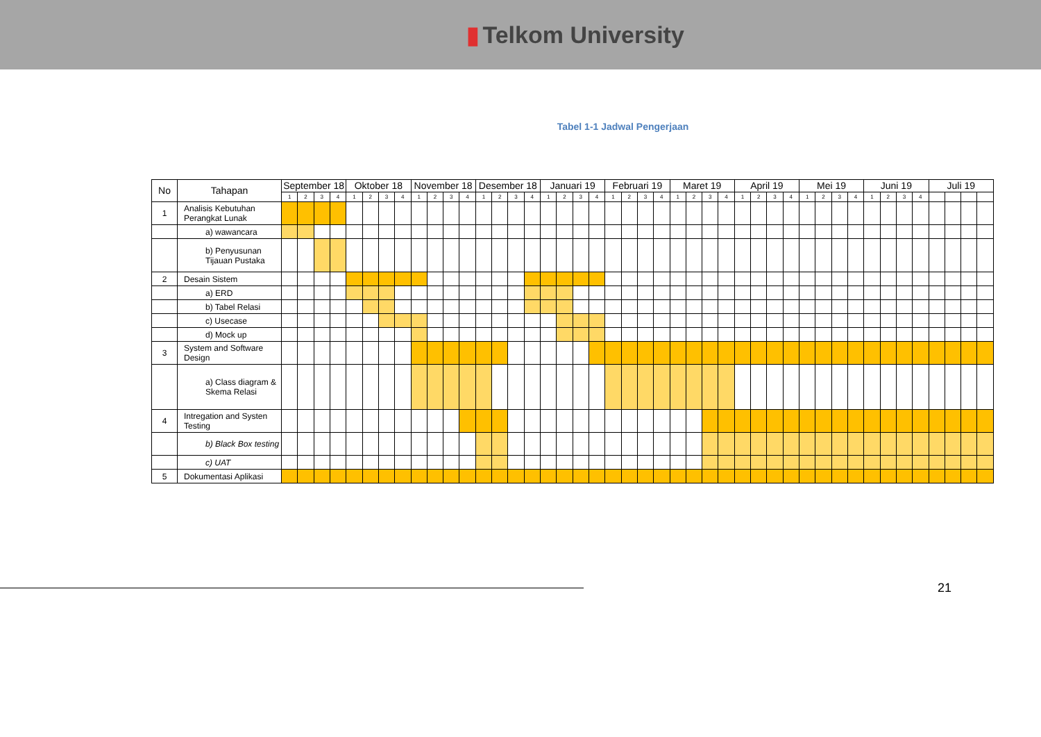▮ Telkom University
Tabel 1-1 Jadwal Pengerjaan
| No | Tahapan | September 18 | | | | Oktober 18 | | | | November 18 | | | | Desember 18 | | | | Januari 19 | | | | Februari 19 | | | | Maret 19 | | | | April 19 | | | | Mei 19 | | | | Juni 19 | | | | Juli 19 | | | |
| --- | --- | --- | --- | --- | --- | --- | --- | --- | --- | --- | --- | --- | --- | --- | --- | --- | --- | --- | --- | --- | --- | --- | --- | --- | --- | --- | --- | --- | --- | --- | --- | --- | --- | --- | --- | --- | --- | --- | --- | --- | --- | --- | --- | --- | --- |
| | | 1 | 2 | 3 | 4 | 1 | 2 | 3 | 4 | 1 | 2 | 3 | 4 | 1 | 2 | 3 | 4 | 1 | 2 | 3 | 4 | 1 | 2 | 3 | 4 | 1 | 2 | 3 | 4 | 1 | 2 | 3 | 4 | 1 | 2 | 3 | 4 | 1 | 2 | 3 | 4 | | | | |
| 1 | Analisis Kebutuhan Perangkat Lunak | | | | | | | | | | | | | | | | | | | | | | | | | | | | | | | | | | | | | | | | | | | | |
| | a) wawancara | | | | | | | | | | | | | | | | | | | | | | | | | | | | | | | | | | | | | | | | | | | | |
| | b) Penyusunan Tijauan Pustaka | | | | | | | | | | | | | | | | | | | | | | | | | | | | | | | | | | | | | | | | | | | | |
| 2 | Desain Sistem | | | | | | | | | | | | | | | | | | | | | | | | | | | | | | | | | | | | | | | | | | | | |
| | a) ERD | | | | | | | | | | | | | | | | | | | | | | | | | | | | | | | | | | | | | | | | | | | | |
| | b) Tabel Relasi | | | | | | | | | | | | | | | | | | | | | | | | | | | | | | | | | | | | | | | | | | | | |
| | c) Usecase | | | | | | | | | | | | | | | | | | | | | | | | | | | | | | | | | | | | | | | | | | | | |
| | d) Mock up | | | | | | | | | | | | | | | | | | | | | | | | | | | | | | | | | | | | | | | | | | | | |
| 3 | System and Software Design | | | | | | | | | | | | | | | | | | | | | | | | | | | | | | | | | | | | | | | | | | | | |
| | a) Class diagram & Skema Relasi | | | | | | | | | | | | | | | | | | | | | | | | | | | | | | | | | | | | | | | | | | | | |
| 4 | Intregation and Systen Testing | | | | | | | | | | | | | | | | | | | | | | | | | | | | | | | | | | | | | | | | | | | | |
| | b) Black Box testing | | | | | | | | | | | | | | | | | | | | | | | | | | | | | | | | | | | | | | | | | | | | |
| | c) UAT | | | | | | | | | | | | | | | | | | | | | | | | | | | | | | | | | | | | | | | | | | | | |
| 5 | Dokumentasi Aplikasi | | | | | | | | | | | | | | | | | | | | | | | | | | | | | | | | | | | | | | | | | | | | |
21